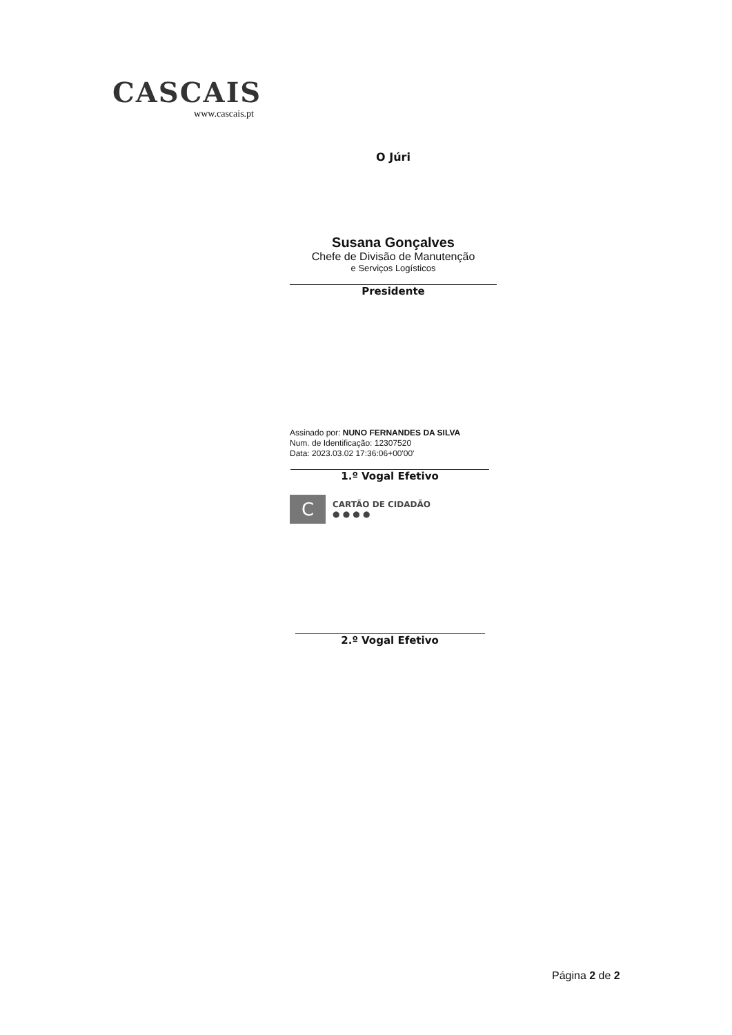CASCAIS
www.cascais.pt
O Júri
Susana Gonçalves
Chefe de Divisão de Manutenção
e Serviços Logísticos
Presidente
Assinado por: NUNO FERNANDES DA SILVA
Num. de Identificação: 12307520
Data: 2023.03.02 17:36:06+00'00'
1.º Vogal Efetivo
C
CARTÃO DE CIDADÃO
● ● ● ●
2.º Vogal Efetivo
Página 2 de 2